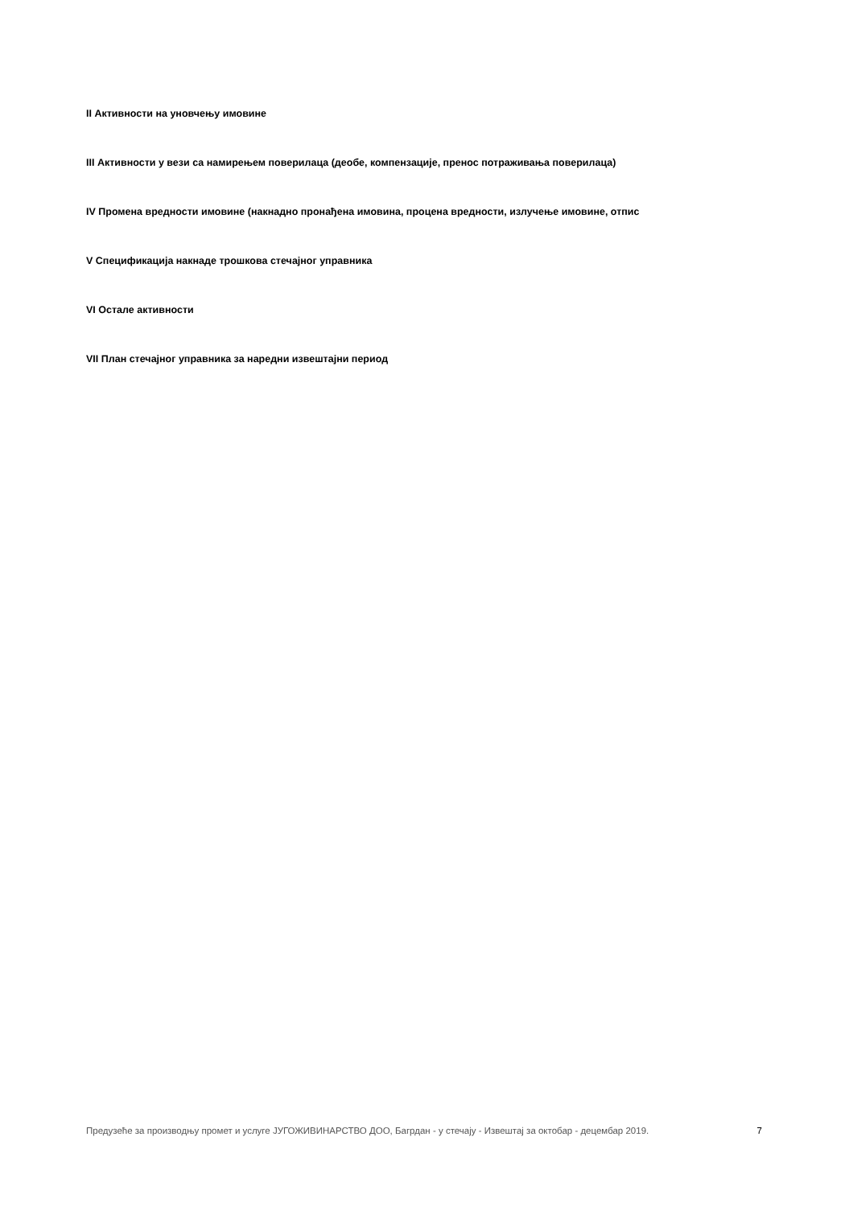II Активности на уновчењу имовине
III Активности у вези са намирењем поверилаца (деобе, компензације, пренос потраживања поверилаца)
IV Промена вредности имовине (накнадно пронађена имовина, процена вредности, излучење имовине, отпис
V Спецификација накнаде трошкова стечајног управника
VI Остале активности
VII План стечајног управника за наредни извештајни период
Предузеће за производњу промет и услуге ЈУГОЖИВИНАРСТВО ДОО, Багрдан - у стечају - Извештај за октобар - децембар 2019. 7